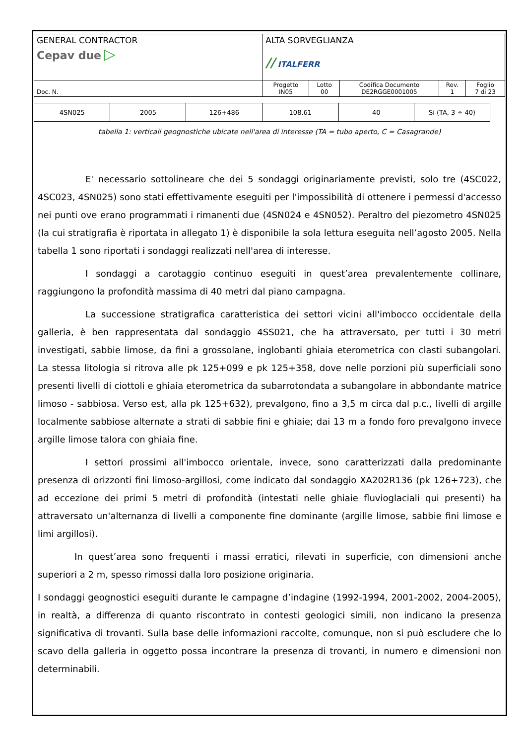| GENERAL CONTRACTOR Cepav due ▷ | ALTA SORVEGLIANZA // ITALFERR | | | | |
| Doc. N. | Progetto IN05 | Lotto 00 | Codifica Documento DE2RGGE0001005 | Rev. 1 | Foglio 7 di 23 |
| 4SN025 | 2005 | 126+486 | 108.61 | 40 | Si (TA, 3 ÷ 40) |
tabella 1: verticali geognostiche ubicate nell'area di interesse (TA = tubo aperto, C = Casagrande)
E' necessario sottolineare che dei 5 sondaggi originariamente previsti, solo tre (4SC022, 4SC023, 4SN025) sono stati effettivamente eseguiti per l'impossibilità di ottenere i permessi d'accesso nei punti ove erano programmati i rimanenti due (4SN024 e 4SN052). Peraltro del piezometro 4SN025 (la cui stratigrafia è riportata in allegato 1) è disponibile la sola lettura eseguita nell’agosto 2005. Nella tabella 1 sono riportati i sondaggi realizzati nell'area di interesse.
I sondaggi a carotaggio continuo eseguiti in quest’area prevalentemente collinare, raggiungono la profondità massima di 40 metri dal piano campagna.
La successione stratigrafica caratteristica dei settori vicini all'imbocco occidentale della galleria, è ben rappresentata dal sondaggio 4SS021, che ha attraversato, per tutti i 30 metri investigati, sabbie limose, da fini a grossolane, inglobanti ghiaia eterometrica con clasti subangolari. La stessa litologia si ritrova alle pk 125+099 e pk 125+358, dove nelle porzioni più superficiali sono presenti livelli di ciottoli e ghiaia eterometrica da subarrotondata a subangolare in abbondante matrice limoso - sabbiosa. Verso est, alla pk 125+632), prevalgono, fino a 3,5 m circa dal p.c., livelli di argille localmente sabbiose alternate a strati di sabbie fini e ghiaie; dai 13 m a fondo foro prevalgono invece argille limose talora con ghiaia fine.
I settori prossimi all'imbocco orientale, invece, sono caratterizzati dalla predominante presenza di orizzonti fini limoso-argillosi, come indicato dal sondaggio XA202R136 (pk 126+723), che ad eccezione dei primi 5 metri di profondità (intestati nelle ghiaie fluvioglaciali qui presenti) ha attraversato un'alternanza di livelli a componente fine dominante (argille limose, sabbie fini limose e limi argillosi).
In quest’area sono frequenti i massi erratici, rilevati in superficie, con dimensioni anche superiori a 2 m, spesso rimossi dalla loro posizione originaria.
I sondaggi geognostici eseguiti durante le campagne d’indagine (1992-1994, 2001-2002, 2004-2005), in realtà, a differenza di quanto riscontrato in contesti geologici simili, non indicano la presenza significativa di trovanti. Sulla base delle informazioni raccolte, comunque, non si può escludere che lo scavo della galleria in oggetto possa incontrare la presenza di trovanti, in numero e dimensioni non determinabili.